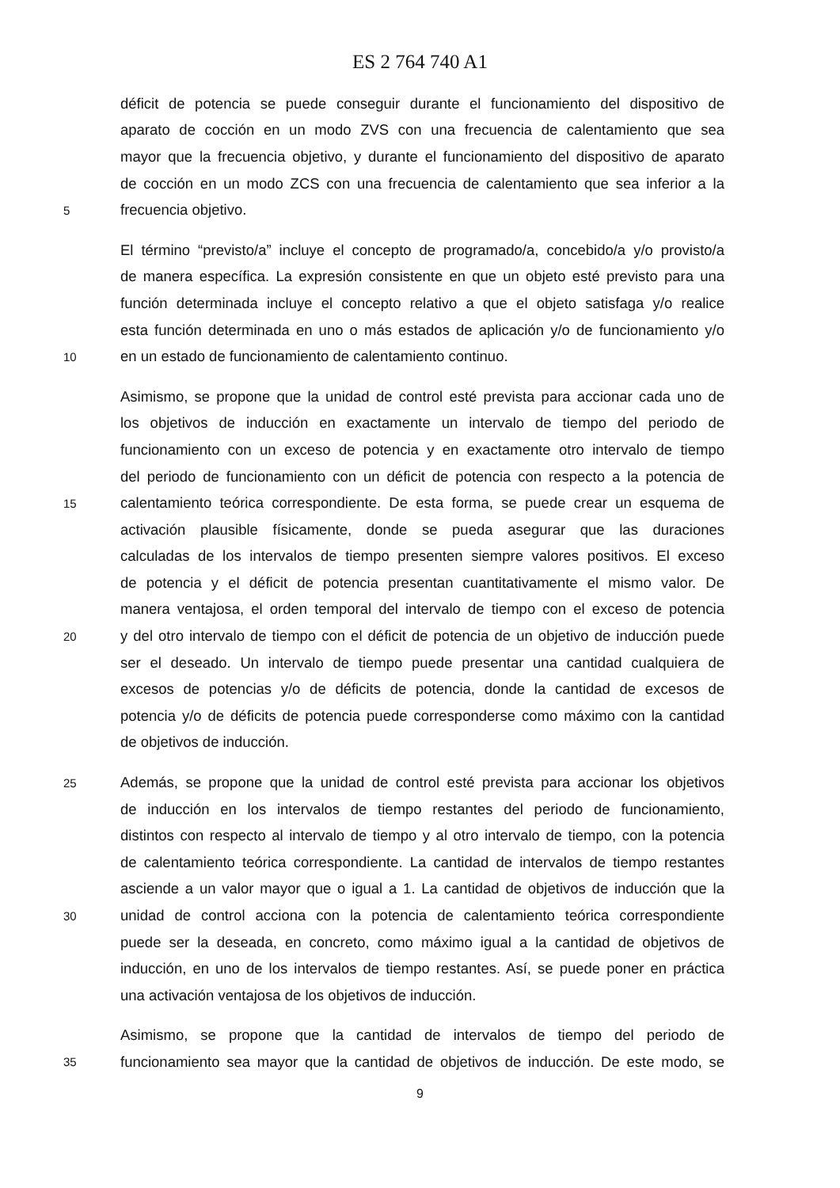ES 2 764 740 A1
déficit de potencia se puede conseguir durante el funcionamiento del dispositivo de
aparato de cocción en un modo ZVS con una frecuencia de calentamiento que sea
mayor que la frecuencia objetivo, y durante el funcionamiento del dispositivo de aparato
de cocción en un modo ZCS con una frecuencia de calentamiento que sea inferior a la
5 frecuencia objetivo.
El término “previsto/a” incluye el concepto de programado/a, concebido/a y/o provisto/a
de manera específica. La expresión consistente en que un objeto esté previsto para una
función determinada incluye el concepto relativo a que el objeto satisfaga y/o realice
esta función determinada en uno o más estados de aplicación y/o de funcionamiento y/o
10 en un estado de funcionamiento de calentamiento continuo.
Asimismo, se propone que la unidad de control esté prevista para accionar cada uno de
los objetivos de inducción en exactamente un intervalo de tiempo del periodo de
funcionamiento con un exceso de potencia y en exactamente otro intervalo de tiempo
del periodo de funcionamiento con un déficit de potencia con respecto a la potencia de
15 calentamiento teórica correspondiente. De esta forma, se puede crear un esquema de
activación plausible físicamente, donde se pueda asegurar que las duraciones
calculadas de los intervalos de tiempo presenten siempre valores positivos. El exceso
de potencia y el déficit de potencia presentan cuantitativamente el mismo valor. De
manera ventajosa, el orden temporal del intervalo de tiempo con el exceso de potencia
20 y del otro intervalo de tiempo con el déficit de potencia de un objetivo de inducción puede
ser el deseado. Un intervalo de tiempo puede presentar una cantidad cualquiera de
excesos de potencias y/o de déficits de potencia, donde la cantidad de excesos de
potencia y/o de déficits de potencia puede corresponderse como máximo con la cantidad
de objetivos de inducción.
25 Además, se propone que la unidad de control esté prevista para accionar los objetivos
de inducción en los intervalos de tiempo restantes del periodo de funcionamiento,
distintos con respecto al intervalo de tiempo y al otro intervalo de tiempo, con la potencia
de calentamiento teórica correspondiente. La cantidad de intervalos de tiempo restantes
asciende a un valor mayor que o igual a 1. La cantidad de objetivos de inducción que la
30 unidad de control acciona con la potencia de calentamiento teórica correspondiente
puede ser la deseada, en concreto, como máximo igual a la cantidad de objetivos de
inducción, en uno de los intervalos de tiempo restantes. Así, se puede poner en práctica
una activación ventajosa de los objetivos de inducción.
Asimismo, se propone que la cantidad de intervalos de tiempo del periodo de
35 funcionamiento sea mayor que la cantidad de objetivos de inducción. De este modo, se
9